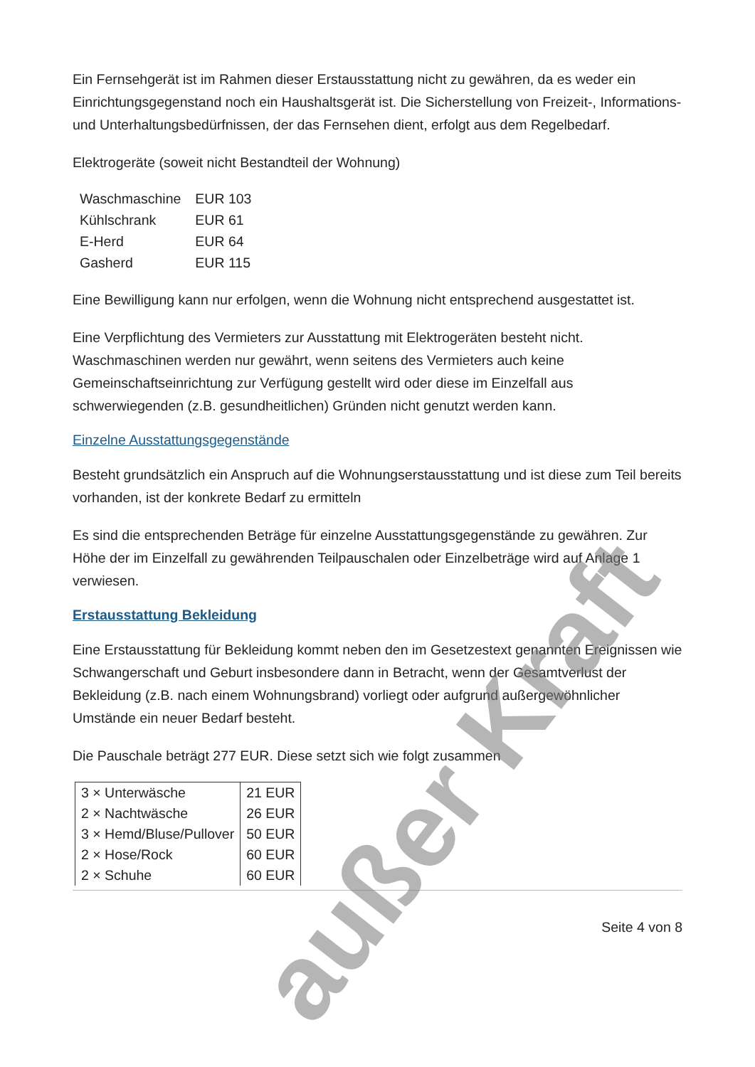Ein Fernsehgerät ist im Rahmen dieser Erstausstattung nicht zu gewähren, da es weder ein Einrichtungsgegenstand noch ein Haushaltsgerät ist. Die Sicherstellung von Freizeit-, Informations- und Unterhaltungsbedürfnissen, der das Fernsehen dient, erfolgt aus dem Regelbedarf.
Elektrogeräte (soweit nicht Bestandteil der Wohnung)
| Waschmaschine | EUR 103 |
| Kühlschrank | EUR 61 |
| E-Herd | EUR 64 |
| Gasherd | EUR 115 |
Eine Bewilligung kann nur erfolgen, wenn die Wohnung nicht entsprechend ausgestattet ist.
Eine Verpflichtung des Vermieters zur Ausstattung mit Elektrogeräten besteht nicht. Waschmaschinen werden nur gewährt, wenn seitens des Vermieters auch keine Gemeinschaftseinrichtung zur Verfügung gestellt wird oder diese im Einzelfall aus schwerwiegenden (z.B. gesundheitlichen) Gründen nicht genutzt werden kann.
Einzelne Ausstattungsgegenstände
Besteht grundsätzlich ein Anspruch auf die Wohnungserstausstattung und ist diese zum Teil bereits vorhanden, ist der konkrete Bedarf zu ermitteln
Es sind die entsprechenden Beträge für einzelne Ausstattungsgegenstände zu gewähren. Zur Höhe der im Einzelfall zu gewährenden Teilpauschalen oder Einzelbeträge wird auf Anlage 1 verwiesen.
Erstausstattung Bekleidung
Eine Erstausstattung für Bekleidung kommt neben den im Gesetzestext genannten Ereignissen wie Schwangerschaft und Geburt insbesondere dann in Betracht, wenn der Gesamtverlust der Bekleidung (z.B. nach einem Wohnungsbrand) vorliegt oder aufgrund außergewöhnlicher Umstände ein neuer Bedarf besteht.
Die Pauschale beträgt 277 EUR. Diese setzt sich wie folgt zusammen
| 3 × Unterwäsche | 21 EUR |
| 2 × Nachtwäsche | 26 EUR |
| 3 × Hemd/Bluse/Pullover | 50 EUR |
| 2 × Hose/Rock | 60 EUR |
| 2 × Schuhe | 60 EUR |
Seite 4 von 8
außer Kraft